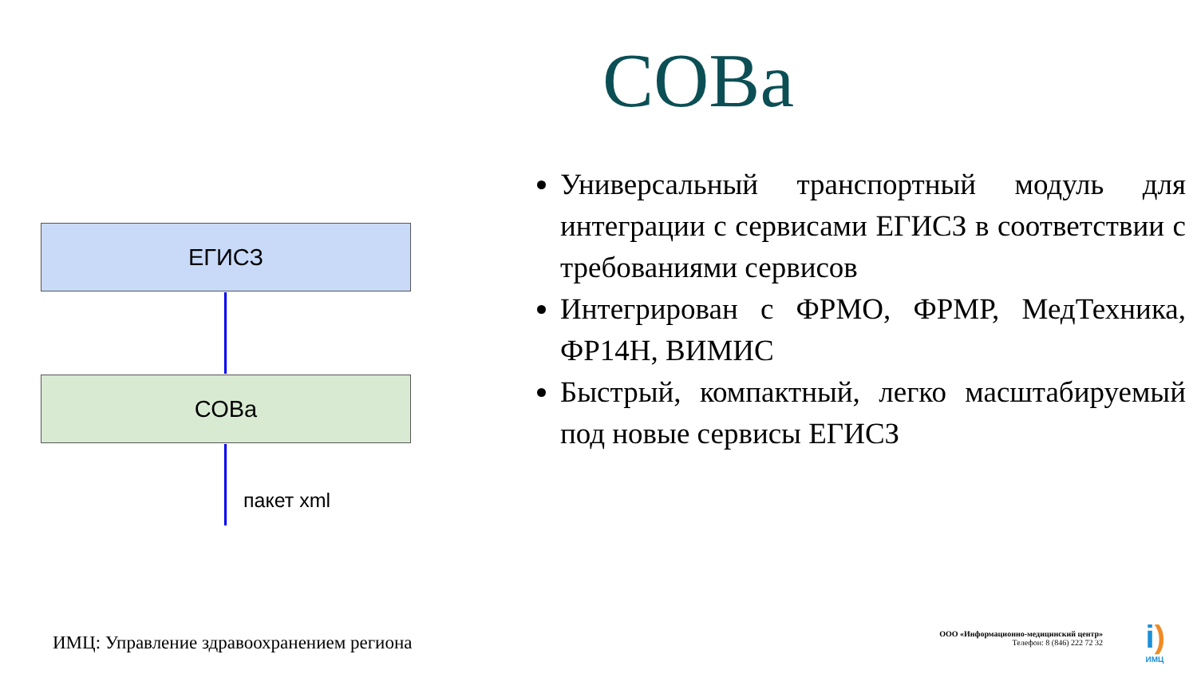СОВа
ЕГИСЗ
СОВа
пакет xml
Универсальный транспортный модуль для интеграции с сервисами ЕГИСЗ в соответствии с требованиями сервисов
Интегрирован с ФРМО, ФРМР, МедТехника, ФР14Н, ВИМИС
Быстрый, компактный, легко масштабируемый под новые сервисы ЕГИСЗ
ИМЦ: Управление здравоохранением региона
ООО «Информационно-медицинский центр»
Телефон: 8 (846) 222 72 32
i)
ИМЦ